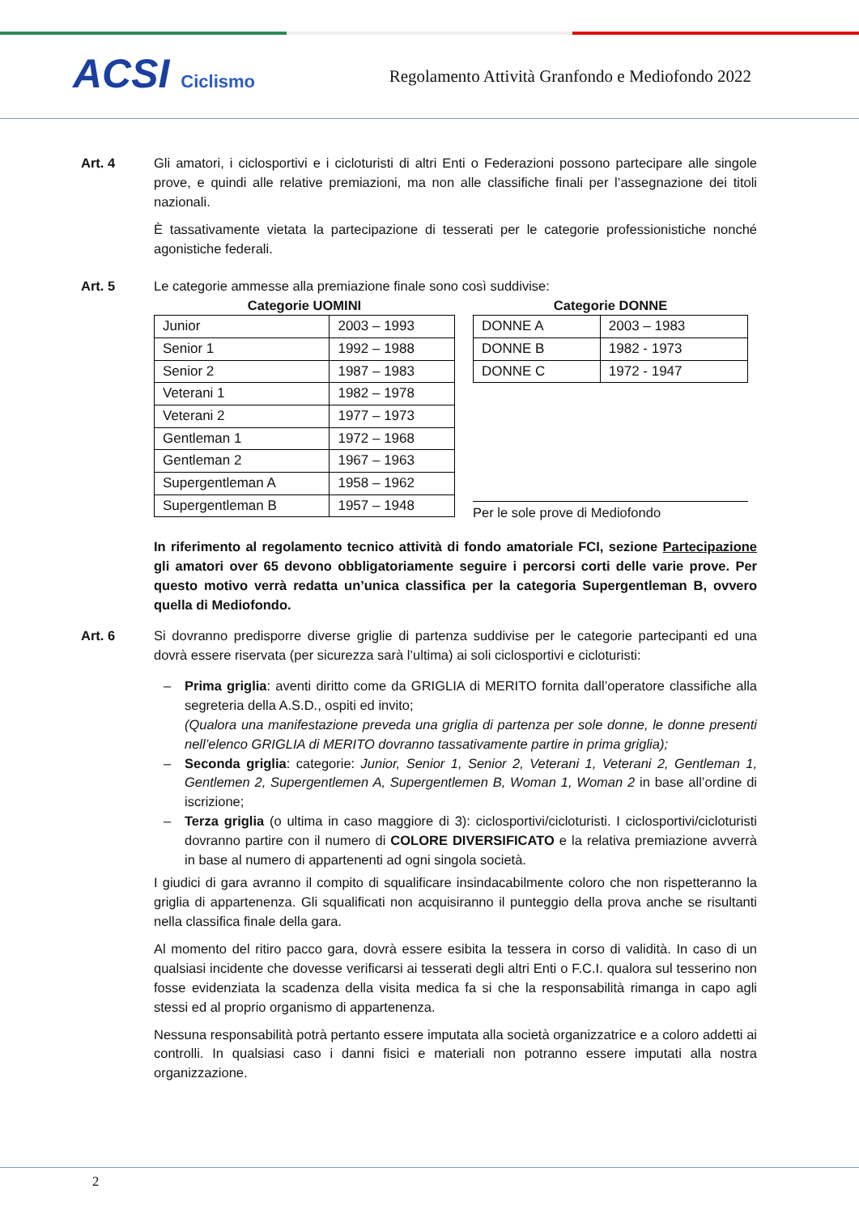ACSI Ciclismo
Regolamento Attività Granfondo e Mediofondo 2022
Art. 4 Gli amatori, i ciclosportivi e i cicloturisti di altri Enti o Federazioni possono partecipare alle singole prove, e quindi alle relative premiazioni, ma non alle classifiche finali per l’assegnazione dei titoli nazionali.
È tassativamente vietata la partecipazione di tesserati per le categorie professionistiche nonché agonistiche federali.
Art. 5 Le categorie ammesse alla premiazione finale sono così suddivise:
Categorie UOMINI
| Junior | 2003 – 1993 |
| Senior 1 | 1992 – 1988 |
| Senior 2 | 1987 – 1983 |
| Veterani 1 | 1982 – 1978 |
| Veterani 2 | 1977 – 1973 |
| Gentleman 1 | 1972 – 1968 |
| Gentleman 2 | 1967 – 1963 |
| Supergentleman A | 1958 – 1962 |
| Supergentleman B | 1957 – 1948 |
Categorie DONNE
| DONNE A | 2003 – 1983 |
| DONNE B | 1982 - 1973 |
| DONNE C | 1972 - 1947 |
Per le sole prove di Mediofondo
In riferimento al regolamento tecnico attività di fondo amatoriale FCI, sezione Partecipazione gli amatori over 65 devono obbligatoriamente seguire i percorsi corti delle varie prove. Per questo motivo verrà redatta un’unica classifica per la categoria Supergentleman B, ovvero quella di Mediofondo.
Art. 6 Si dovranno predisporre diverse griglie di partenza suddivise per le categorie partecipanti ed una dovrà essere riservata (per sicurezza sarà l’ultima) ai soli ciclosportivi e cicloturisti:
– Prima griglia: aventi diritto come da GRIGLIA di MERITO fornita dall’operatore classifiche alla segreteria della A.S.D., ospiti ed invito;
(Qualora una manifestazione preveda una griglia di partenza per sole donne, le donne presenti nell’elenco GRIGLIA di MERITO dovranno tassativamente partire in prima griglia);
– Seconda griglia: categorie: Junior, Senior 1, Senior 2, Veterani 1, Veterani 2, Gentleman 1, Gentlemen 2, Supergentlemen A, Supergentlemen B, Woman 1, Woman 2 in base all’ordine di iscrizione;
– Terza griglia (o ultima in caso maggiore di 3): ciclosportivi/cicloturisti. I ciclosportivi/cicloturisti dovranno partire con il numero di COLORE DIVERSIFICATO e la relativa premiazione avverrà in base al numero di appartenenti ad ogni singola società.
I giudici di gara avranno il compito di squalificare insindacabilmente coloro che non rispetteranno la griglia di appartenenza. Gli squalificati non acquisiranno il punteggio della prova anche se risultanti nella classifica finale della gara.
Al momento del ritiro pacco gara, dovrà essere esibita la tessera in corso di validità. In caso di un qualsiasi incidente che dovesse verificarsi ai tesserati degli altri Enti o F.C.I. qualora sul tesserino non fosse evidenziata la scadenza della visita medica fa si che la responsabilità rimanga in capo agli stessi ed al proprio organismo di appartenenza.
Nessuna responsabilità potrà pertanto essere imputata alla società organizzatrice e a coloro addetti ai controlli. In qualsiasi caso i danni fisici e materiali non potranno essere imputati alla nostra organizzazione.
2